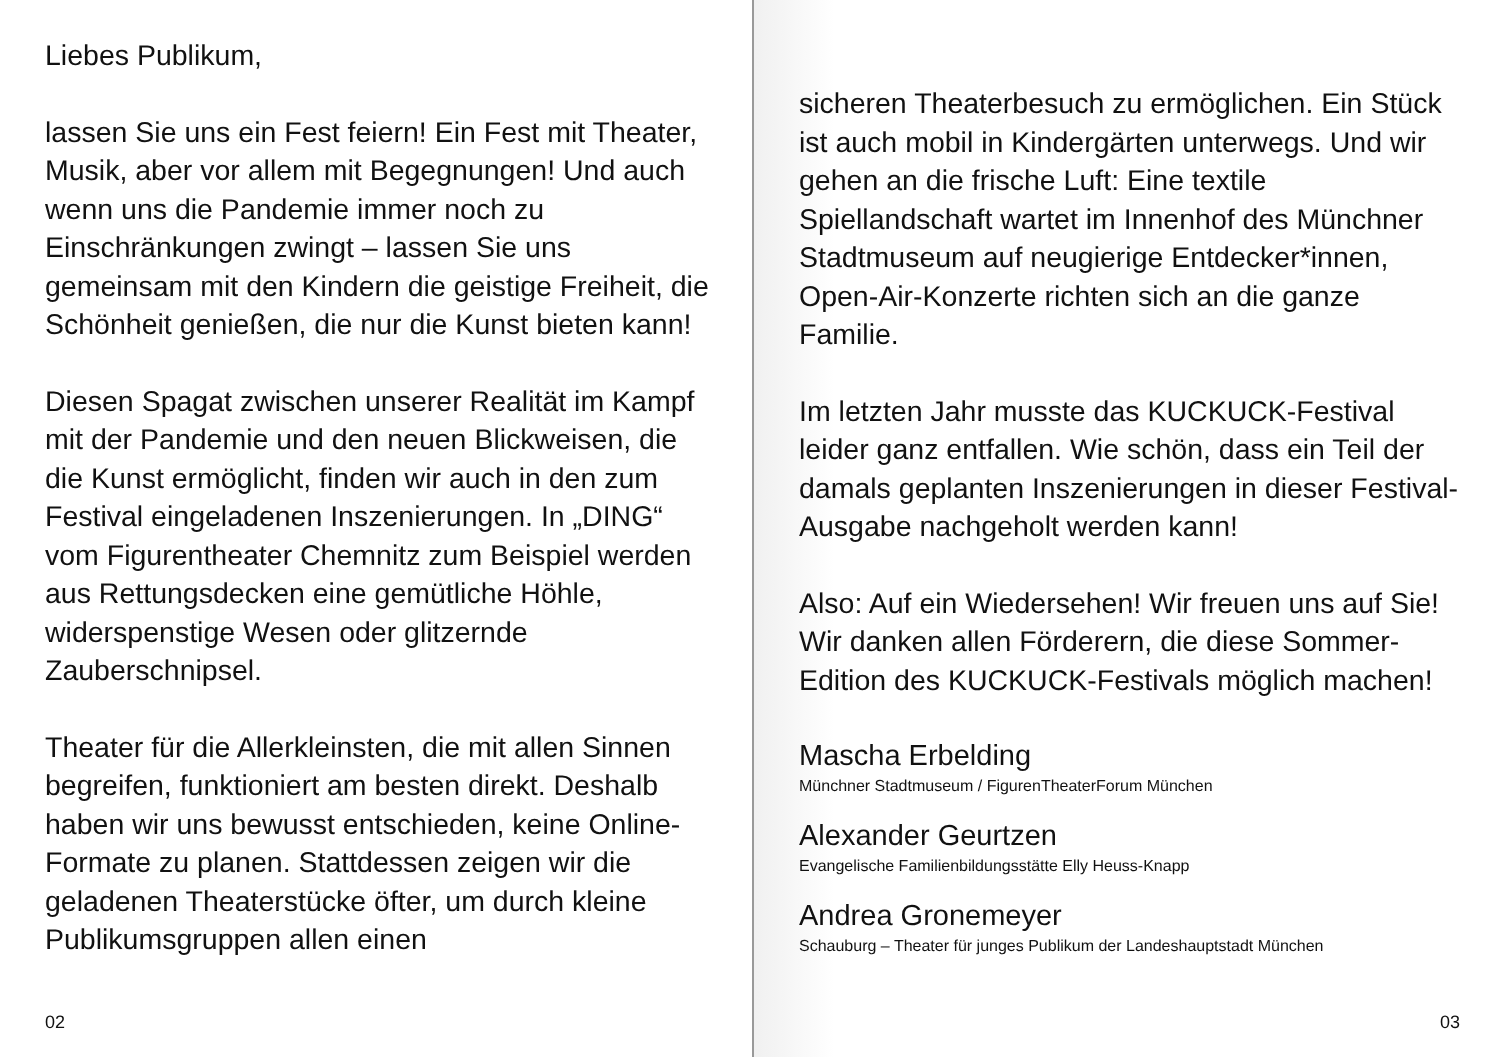Liebes Publikum,
lassen Sie uns ein Fest feiern! Ein Fest mit Theater, Musik, aber vor allem mit Begegnungen! Und auch wenn uns die Pandemie immer noch zu Einschränkungen zwingt – lassen Sie uns gemeinsam mit den Kindern die geistige Freiheit, die Schönheit genießen, die nur die Kunst bieten kann!
Diesen Spagat zwischen unserer Realität im Kampf mit der Pandemie und den neuen Blickweisen, die die Kunst ermöglicht, finden wir auch in den zum Festival eingeladenen Inszenierungen. In „DING“ vom Figurentheater Chemnitz zum Beispiel werden aus Rettungsdecken eine gemütliche Höhle, widerspenstige Wesen oder glitzernde Zauberschnipsel.
Theater für die Allerkleinsten, die mit allen Sinnen begreifen, funktioniert am besten direkt. Deshalb haben wir uns bewusst entschieden, keine Online-Formate zu planen. Stattdessen zeigen wir die geladenen Theaterstücke öfter, um durch kleine Publikumsgruppen allen einen
02
sicheren Theaterbesuch zu ermöglichen. Ein Stück ist auch mobil in Kindergärten unterwegs. Und wir gehen an die frische Luft: Eine textile Spiellandschaft wartet im Innenhof des Münchner Stadtmuseum auf neugierige Entdecker*innen, Open-Air-Konzerte richten sich an die ganze Familie.
Im letzten Jahr musste das KUCKUCK-Festival leider ganz entfallen. Wie schön, dass ein Teil der damals geplanten Inszenierungen in dieser Festival-Ausgabe nachgeholt werden kann!
Also: Auf ein Wiedersehen! Wir freuen uns auf Sie! Wir danken allen Förderern, die diese Sommer-Edition des KUCKUCK-Festivals möglich machen!
Mascha Erbelding
Münchner Stadtmuseum / FigurenTheaterForum München
Alexander Geurtzen
Evangelische Familienbildungsstätte Elly Heuss-Knapp
Andrea Gronemeyer
Schauburg – Theater für junges Publikum der Landeshauptstadt München
03